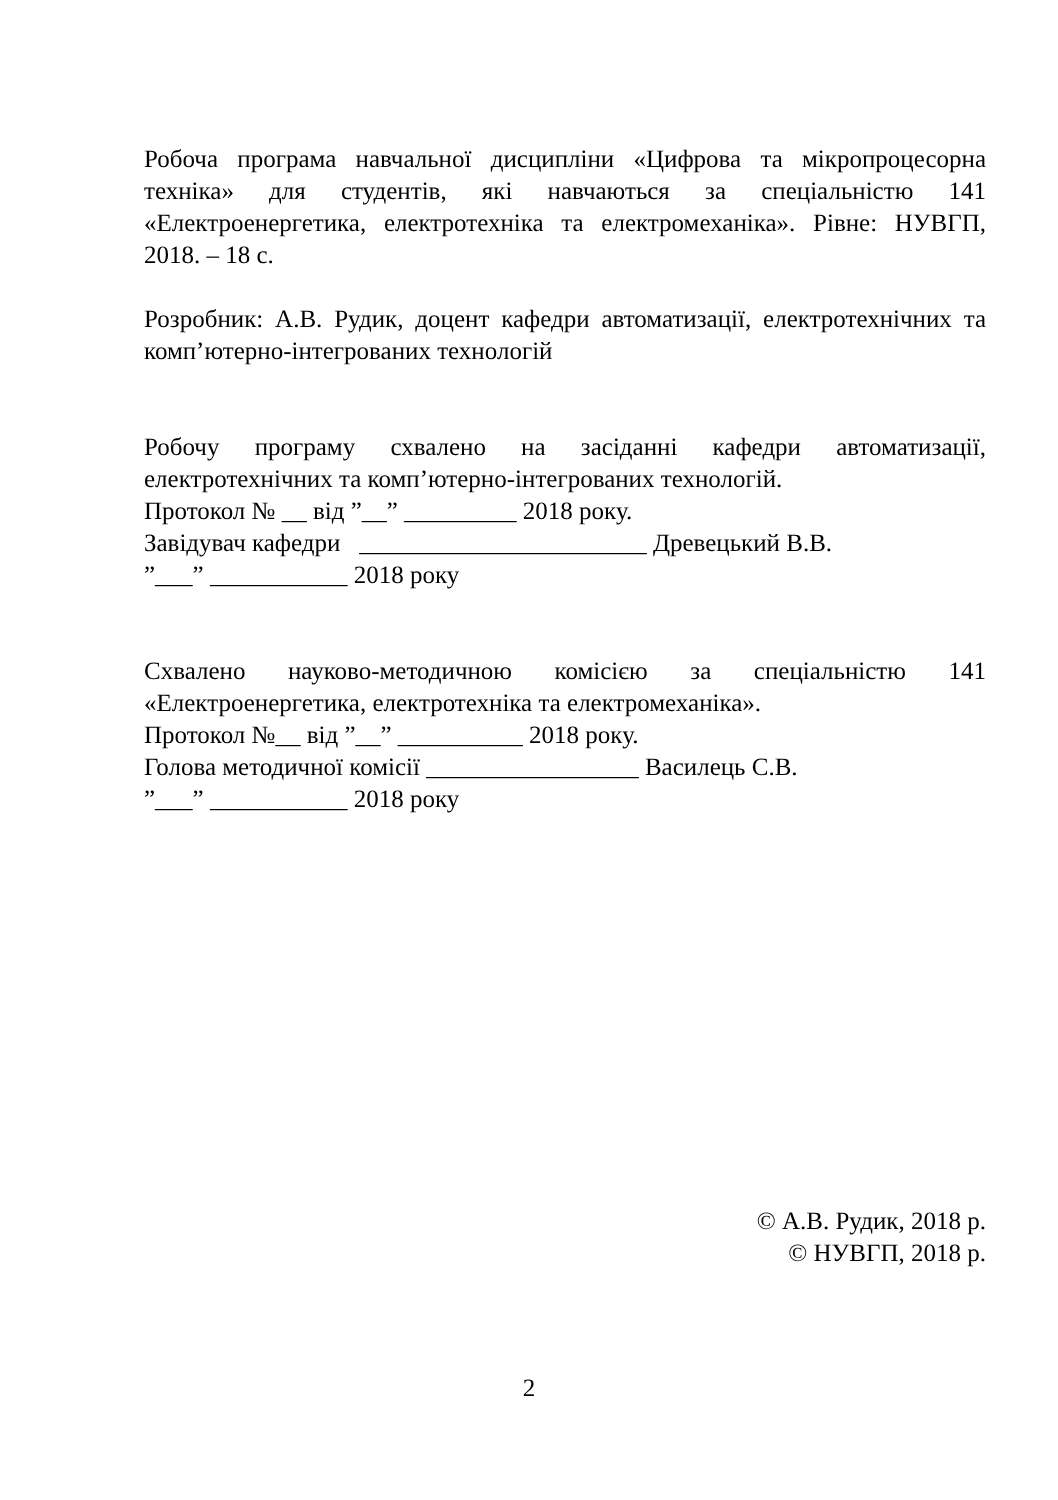Робоча програма навчальної дисципліни «Цифрова та мікропроцесорна техніка» для студентів, які навчаються за спеціальністю 141 «Електроенергетика, електротехніка та електромеханіка». Рівне: НУВГП, 2018. – 18 с.
Розробник: А.В. Рудик, доцент кафедри автоматизації, електротехнічних та комп’ютерно-інтегрованих технологій
Робочу програму схвалено на засіданні кафедри автоматизації, електротехнічних та комп’ютерно-інтегрованих технологій.
Протокол № __ від ”__” _________ 2018 року.
Завідувач кафедри _______________________ Древецький В.В.
”___” ___________ 2018 року
Схвалено науково-методичною комісією за спеціальністю 141 «Електроенергетика, електротехніка та електромеханіка».
Протокол №__ від ”__” __________ 2018 року.
Голова методичної комісії _________________ Василець С.В.
”___” ___________ 2018 року
© А.В. Рудик, 2018 р.
© НУВГП, 2018 р.
2